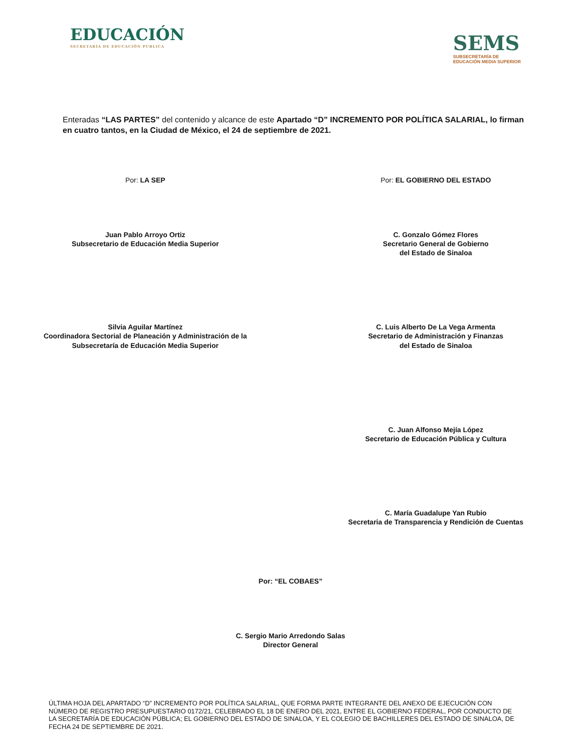EDUCACIÓN
SECRETARÍA DE EDUCACIÓN PÚBLICA
SEMS
SUBSECRETARÍA DE
EDUCACIÓN MEDIA SUPERIOR
Enteradas “LAS PARTES” del contenido y alcance de este Apartado “D” INCREMENTO POR POLÍTICA SALARIAL, lo firman en cuatro tantos, en la Ciudad de México, el 24 de septiembre de 2021.
Por: LA SEP
Juan Pablo Arroyo Ortiz
Subsecretario de Educación Media Superior
Por: EL GOBIERNO DEL ESTADO
C. Gonzalo Gómez Flores
Secretario General de Gobierno
del Estado de Sinaloa
Silvia Aguilar Martínez
Coordinadora Sectorial de Planeación y Administración de la
Subsecretaría de Educación Media Superior
C. Luis Alberto De La Vega Armenta
Secretario de Administración y Finanzas
del Estado de Sinaloa
C. Juan Alfonso Mejía López
Secretario de Educación Pública y Cultura
C. María Guadalupe Yan Rubio
Secretaria de Transparencia y Rendición de Cuentas
Por: “EL COBAES”
C. Sergio Mario Arredondo Salas
Director General
ÚLTIMA HOJA DEL APARTADO “D” INCREMENTO POR POLÍTICA SALARIAL, QUE FORMA PARTE INTEGRANTE DEL ANEXO DE EJECUCIÓN CON NÚMERO DE REGISTRO PRESUPUESTARIO 0172/21, CELEBRADO EL 18 DE ENERO DEL 2021, ENTRE EL GOBIERNO FEDERAL, POR CONDUCTO DE LA SECRETARÍA DE EDUCACIÓN PÚBLICA; EL GOBIERNO DEL ESTADO DE SINALOA, Y EL COLEGIO DE BACHILLERES DEL ESTADO DE SINALOA, DE FECHA 24 DE SEPTIEMBRE DE 2021.